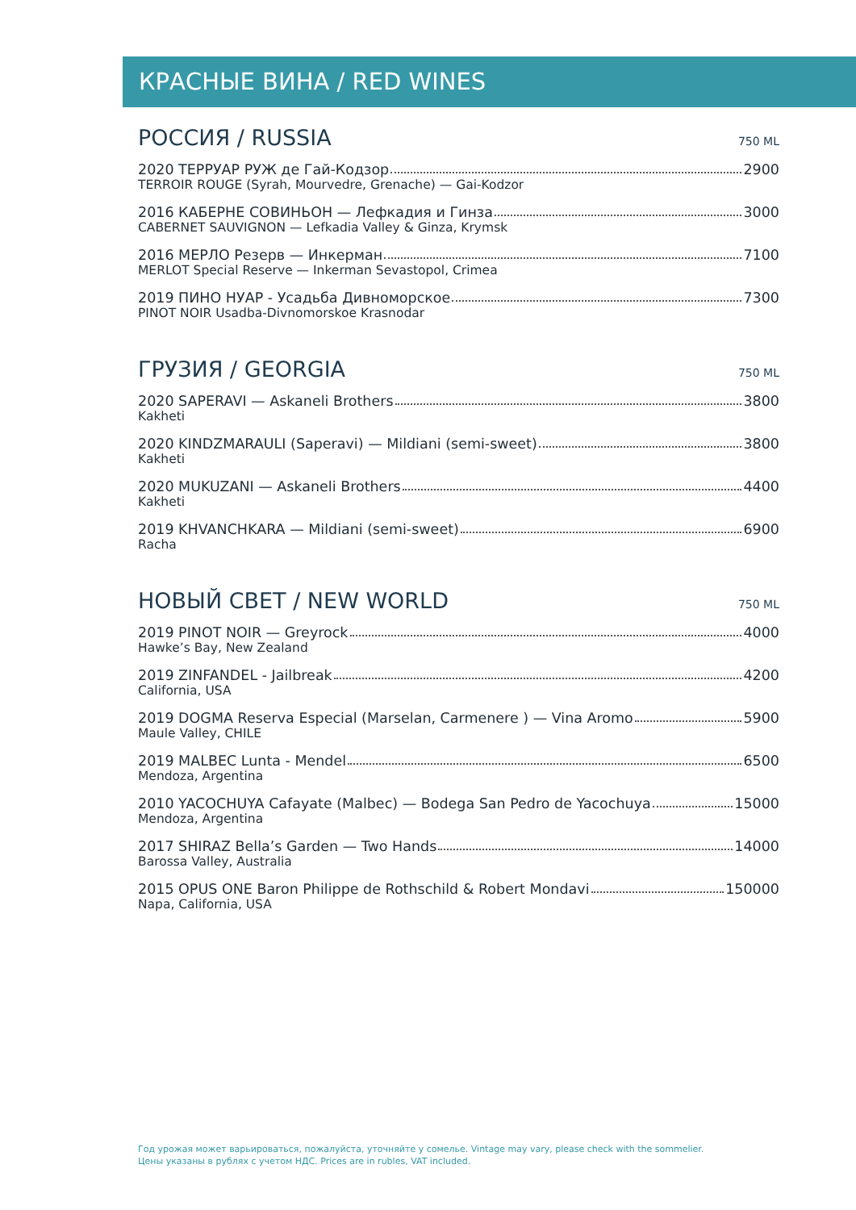КРАСНЫЕ ВИНА / RED WINES
РОССИЯ / RUSSIA
750 ML
2020 ТЕРРУАР РУЖ де Гай-Кодзор 2900
TERROIR ROUGE (Syrah, Mourvedre, Grenache) — Gai-Kodzor
2016 КАБЕРНЕ СОВИНЬОН — Лефкадия и Гинза 3000
CABERNET SAUVIGNON — Lefkadia Valley & Ginza, Krymsk
2016 МЕРЛО Резерв — Инкерман 7100
MERLOT Special Reserve — Inkerman Sevastopol, Crimea
2019 ПИНО НУАР - Усадьба Дивноморское 7300
PINOT NOIR Usadba-Divnomorskoe Krasnodar
ГРУЗИЯ / GEORGIA
750 ML
2020 SAPERAVI — Askaneli Brothers 3800
Kakheti
2020 KINDZMARAULI (Saperavi) — Mildiani (semi-sweet) 3800
Kakheti
2020 MUKUZANI — Askaneli Brothers 4400
Kakheti
2019 KHVANCHKARA — Mildiani (semi-sweet) 6900
Racha
НОВЫЙ СВЕТ / NEW WORLD
750 ML
2019 PINOT NOIR — Greyrock 4000
Hawke’s Bay, New Zealand
2019 ZINFANDEL - Jailbreak 4200
California, USA
2019 DOGMA Reserva Especial (Marselan, Carmenere ) — Vina Aromo 5900
Maule Valley, CHILE
2019 MALBEC Lunta - Mendel 6500
Mendoza, Argentina
2010 YACOCHUYA Cafayate (Malbec) — Bodega San Pedro de Yacochuya 15000
Mendoza, Argentina
2017 SHIRAZ Bella’s Garden — Two Hands 14000
Barossa Valley, Australia
2015 OPUS ONE Baron Philippe de Rothschild & Robert Mondavi 150000
Napa, California, USA
Год урожая может варьироваться, пожалуйста, уточняйте у сомелье. Vintage may vary, please check with the sommelier.
Цены указаны в рублях с учетом НДС. Prices are in rubles, VAT included.